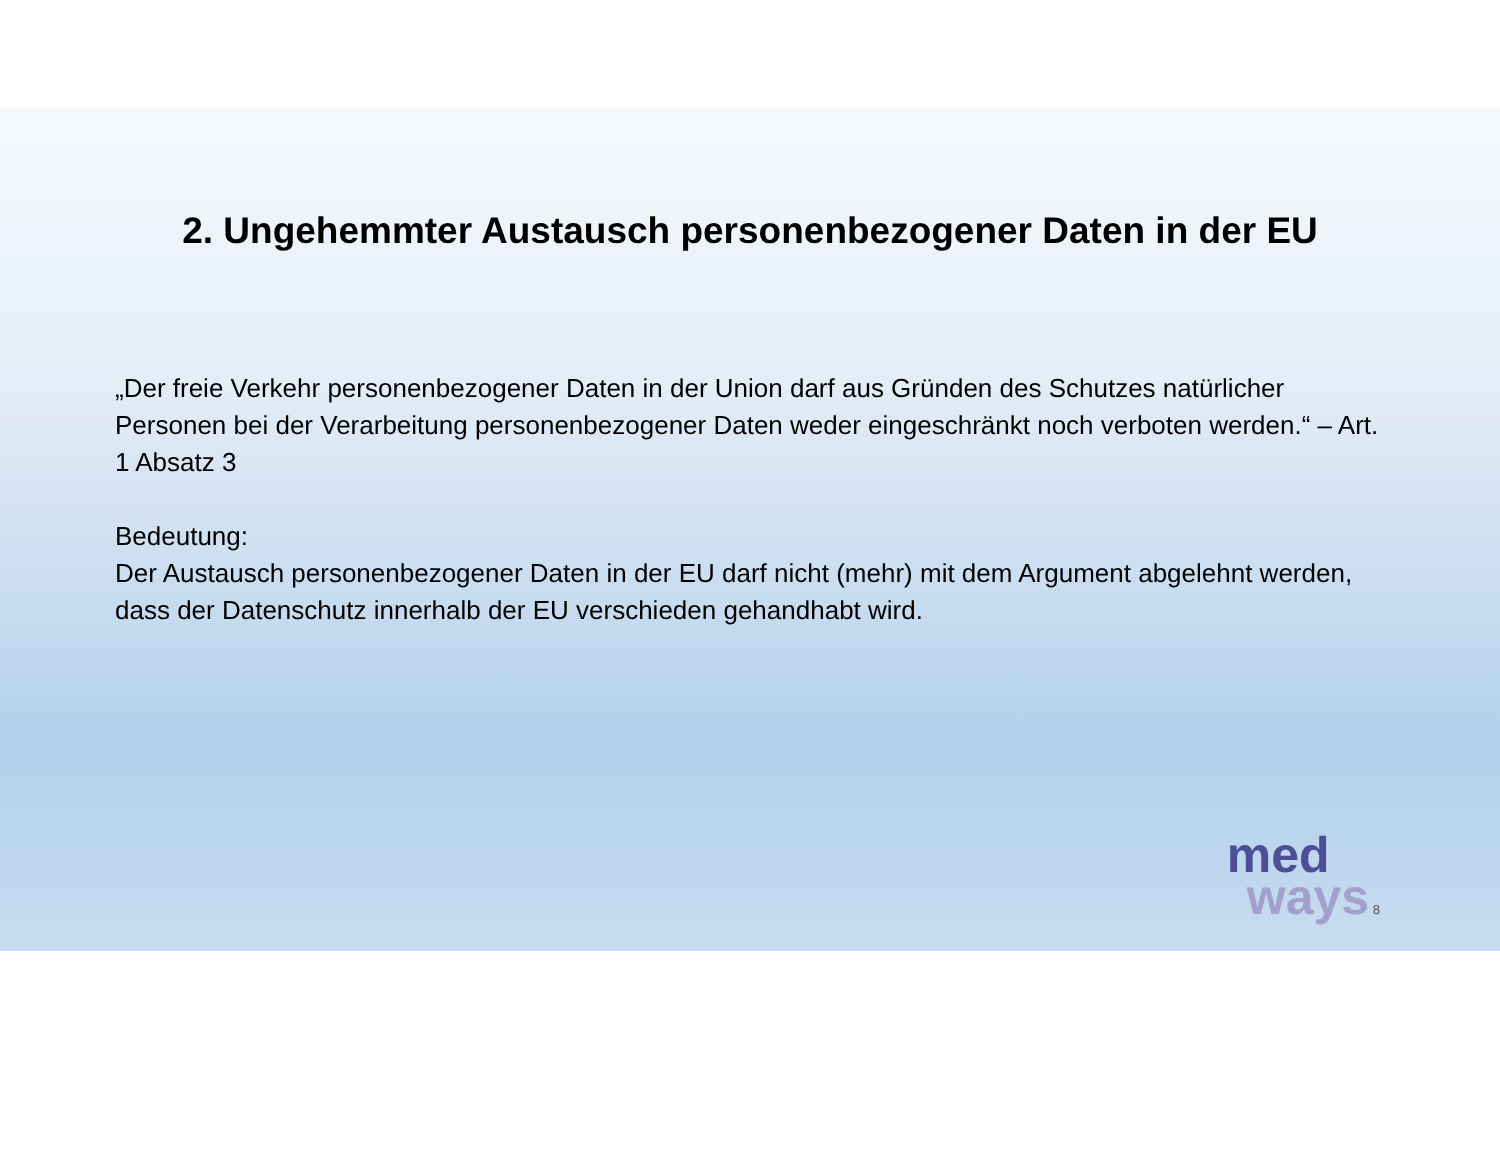2. Ungehemmter Austausch personenbezogener Daten in der EU
„Der freie Verkehr personenbezogener Daten in der Union darf aus Gründen des Schutzes natürlicher Personen bei der Verarbeitung personenbezogener Daten weder eingeschränkt noch verboten werden.“ – Art. 1 Absatz 3
Bedeutung:
Der Austausch personenbezogener Daten in der EU darf nicht (mehr) mit dem Argument abgelehnt werden, dass der Datenschutz innerhalb der EU verschieden gehandhabt wird.
med
ways 8